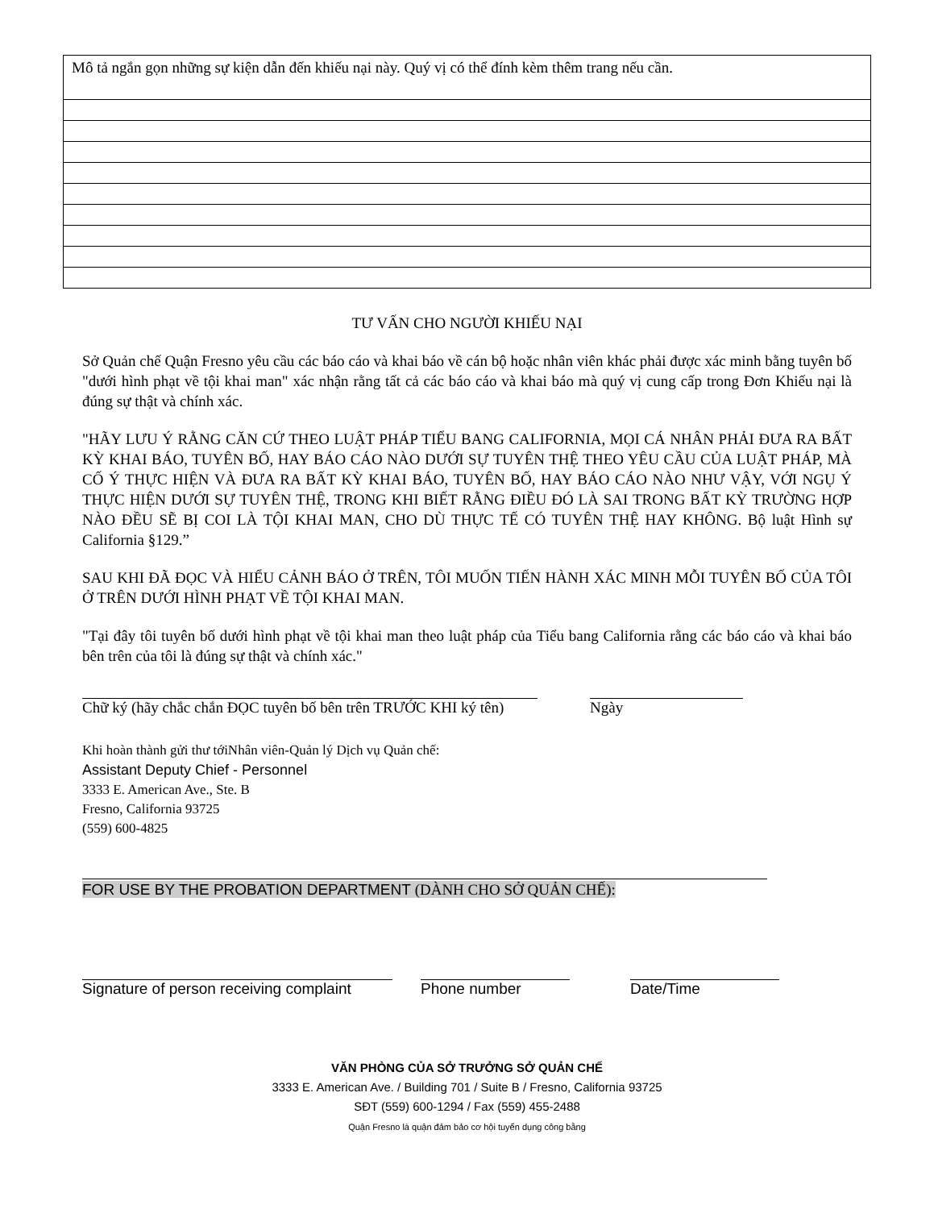| Mô tả ngắn gọn những sự kiện dẫn đến khiếu nại này. Quý vị có thể đính kèm thêm trang nếu cần. |
TƯ VẤN CHO NGƯỜI KHIẾU NẠI
Sở Quản chế Quận Fresno yêu cầu các báo cáo và khai báo về cán bộ hoặc nhân viên khác phải được xác minh bằng tuyên bố "dưới hình phạt về tội khai man" xác nhận rằng tất cả các báo cáo và khai báo mà quý vị cung cấp trong Đơn Khiếu nại là đúng sự thật và chính xác.
"HÃY LƯU Ý RẰNG CĂN CỨ THEO LUẬT PHÁP TIỂU BANG CALIFORNIA, MỌI CÁ NHÂN PHẢI ĐƯA RA BẤT KỲ KHAI BÁO, TUYÊN BỐ, HAY BÁO CÁO NÀO DƯỚI SỰ TUYÊN THỆ THEO YÊU CẦU CỦA LUẬT PHÁP, MÀ CỐ Ý THỰC HIỆN VÀ ĐƯA RA BẤT KỲ KHAI BÁO, TUYÊN BỐ, HAY BÁO CÁO NÀO NHƯ VẬY, VỚI NGỤ Ý THỰC HIỆN DƯỚI SỰ TUYÊN THỆ, TRONG KHI BIẾT RẰNG ĐIỀU ĐÓ LÀ SAI TRONG BẤT KỲ TRƯỜNG HỢP NÀO ĐỀU SẼ BỊ COI LÀ TỘI KHAI MAN, CHO DÙ THỰC TẾ CÓ TUYÊN THỆ HAY KHÔNG. Bộ luật Hình sự California §129.”
SAU KHI ĐÃ ĐỌC VÀ HIỂU CẢNH BÁO Ở TRÊN, TÔI MUỐN TIẾN HÀNH XÁC MINH MỖI TUYÊN BỐ CỦA TÔI Ở TRÊN DƯỚI HÌNH PHẠT VỀ TỘI KHAI MAN.
"Tại đây tôi tuyên bố dưới hình phạt về tội khai man theo luật pháp của Tiểu bang California rằng các báo cáo và khai báo bên trên của tôi là đúng sự thật và chính xác."
Chữ ký (hãy chắc chắn ĐỌC tuyên bố bên trên TRƯỚC KHI ký tên)
Ngày
Khi hoàn thành gửi thư tớiNhân viên-Quản lý Dịch vụ Quản chế:
Assistant Deputy Chief - Personnel
3333 E. American Ave., Ste. B
Fresno, California 93725
(559) 600-4825
FOR USE BY THE PROBATION DEPARTMENT (DÀNH CHO SỞ QUẢN CHẾ):
Signature of person receiving complaint
Phone number Date/Time
VĂN PHÒNG CỦA SỞ TRƯỞNG SỞ QUẢN CHẾ
3333 E. American Ave. / Building 701 / Suite B / Fresno, California 93725
SĐT (559) 600-1294 / Fax (559) 455-2488
Quận Fresno là quận đảm bảo cơ hội tuyển dụng công bằng